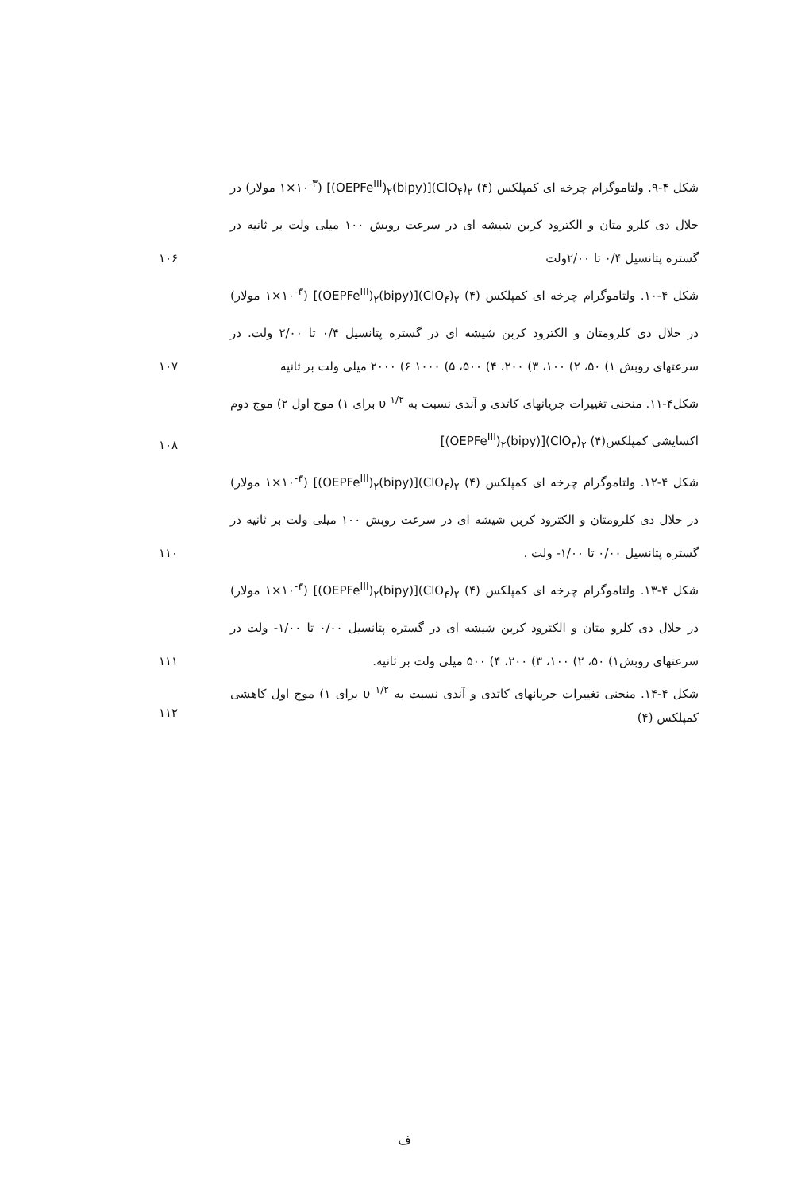شکل ۴-۹. ولتاموگرام چرخه ای کمپلکس (۴) [(OEPFe<sup>III</sup>)<sub>۲</sub>(bipy)](ClO<sub>۴</sub>)<sub>۲</sub> (۱×۱۰<sup>-۳</sup> مولار) در حلال دی کلرو متان و الکترود کربن شیشه ای در سرعت روبش ۱۰۰ میلی ولت بر ثانیه در گستره پتانسیل ۰/۴ تا ۲/۰۰ولت
۱۰۶
شکل ۴-۱۰. ولتاموگرام چرخه ای کمپلکس (۴) [(OEPFe<sup>III</sup>)<sub>۲</sub>(bipy)](ClO<sub>۴</sub>)<sub>۲</sub> (۱×۱۰<sup>-۳</sup> مولار) در حلال دی کلرومتان و الکترود کربن شیشه ای در گستره پتانسیل ۰/۴ تا ۲/۰۰ ولت. در سرعتهای روبش ۱) ۵۰، ۲) ۱۰۰، ۳) ۲۰۰، ۴) ۵۰۰، ۵) ۱۰۰۰ ۶) ۲۰۰۰ میلی ولت بر ثانیه
۱۰۷
شکل۴-۱۱. منحنی تغییرات جریانهای کاتدی و آندی نسبت به <sup>۱/۲</sup> υ برای ۱) موج اول ۲) موج دوم اکسایشی کمپلکس(۴) [(OEPFe<sup>III</sup>)<sub>۲</sub>(bipy)](ClO<sub>۴</sub>)<sub>۲</sub>
۱۰۸
شکل ۴-۱۲. ولتاموگرام چرخه ای کمپلکس (۴) [(OEPFe<sup>III</sup>)<sub>۲</sub>(bipy)](ClO<sub>۴</sub>)<sub>۲</sub> (۱×۱۰<sup>-۳</sup> مولار) در حلال دی کلرومتان و الکترود کربن شیشه ای در سرعت روبش ۱۰۰ میلی ولت بر ثانیه در گستره پتانسیل ۰/۰۰ تا ۱/۰۰- ولت .
۱۱۰
شکل ۴-۱۳. ولتاموگرام چرخه ای کمپلکس (۴) [(OEPFe<sup>III</sup>)<sub>۲</sub>(bipy)](ClO<sub>۴</sub>)<sub>۲</sub> (۱×۱۰<sup>-۳</sup> مولار) در حلال دی کلرو متان و الکترود کربن شیشه ای در گستره پتانسیل ۰/۰۰ تا ۱/۰۰- ولت در سرعتهای روبش۱) ۵۰، ۲) ۱۰۰، ۳) ۲۰۰، ۴) ۵۰۰ میلی ولت بر ثانیه.
۱۱۱
شکل ۴-۱۴. منحنی تغییرات جریانهای کاتدی و آندی نسبت به <sup>۱/۲</sup> υ برای ۱) موج اول کاهشی کمپلکس (۴)
۱۱۲
ف